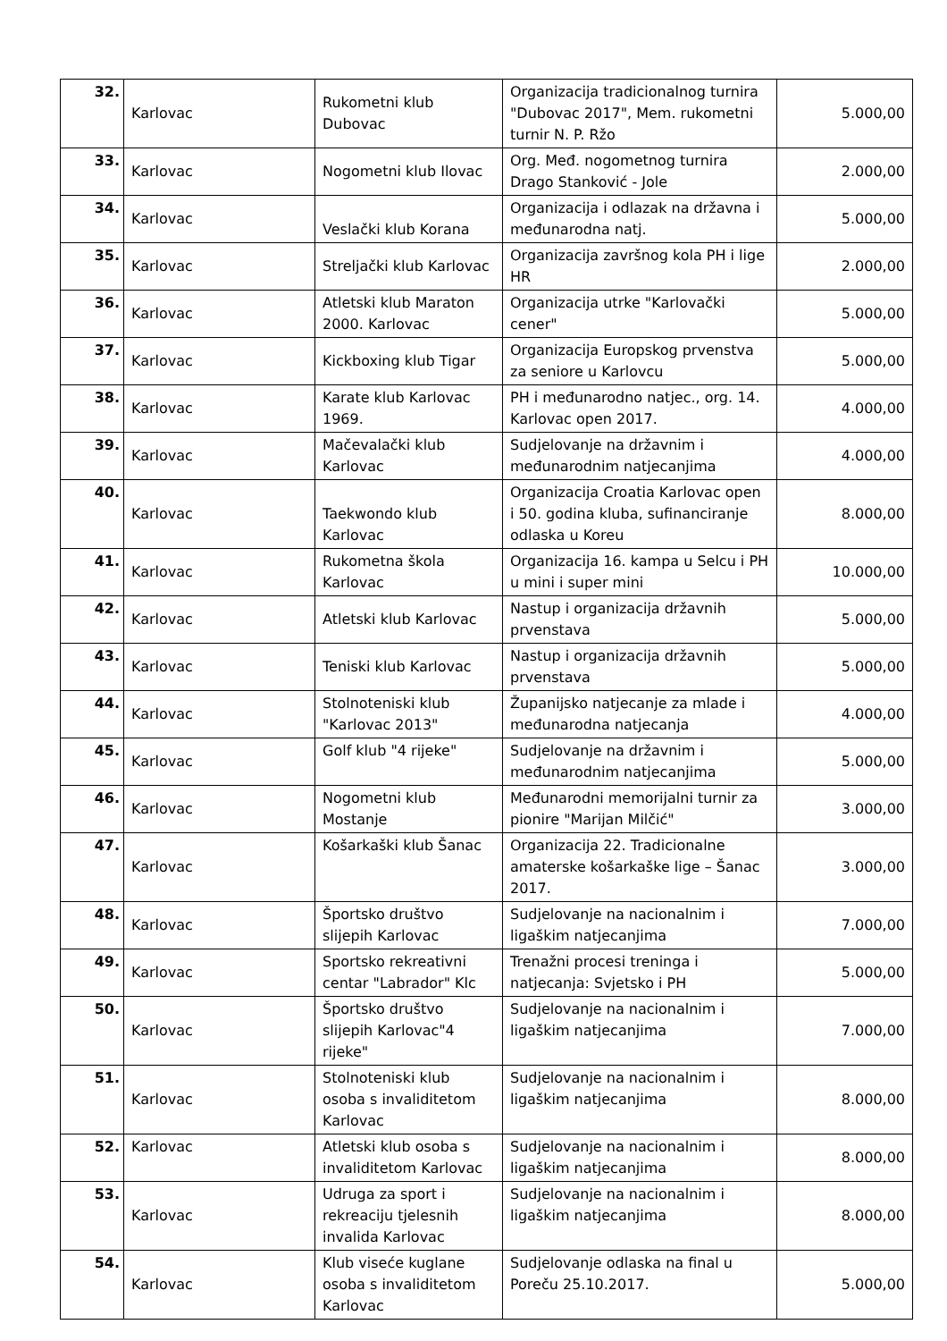| 32. | Karlovac | Rukometni klub Dubovac | Organizacija tradicionalnog turnira "Dubovac 2017", Mem. rukometni turnir N. P. Ržo | 5.000,00 |
| 33. | Karlovac | Nogometni klub Ilovac | Org. Međ. nogometnog turnira Drago Stanković - Jole | 2.000,00 |
| 34. | Karlovac | Veslački klub Korana | Organizacija i odlazak na državna i međunarodna natj. | 5.000,00 |
| 35. | Karlovac | Streljački klub Karlovac | Organizacija završnog kola PH i lige HR | 2.000,00 |
| 36. | Karlovac | Atletski klub Maraton 2000. Karlovac | Organizacija utrke "Karlovački cener" | 5.000,00 |
| 37. | Karlovac | Kickboxing klub Tigar | Organizacija Europskog prvenstva za seniore u Karlovcu | 5.000,00 |
| 38. | Karlovac | Karate klub Karlovac 1969. | PH i međunarodno natjec., org. 14. Karlovac open 2017. | 4.000,00 |
| 39. | Karlovac | Mačevalački klub Karlovac | Sudjelovanje na državnim i međunarodnim natjecanjima | 4.000,00 |
| 40. | Karlovac | Taekwondo klub Karlovac | Organizacija Croatia Karlovac open i 50. godina kluba, sufinanciranje odlaska u Koreu | 8.000,00 |
| 41. | Karlovac | Rukometna škola Karlovac | Organizacija 16. kampa u Selcu i PH u mini i super mini | 10.000,00 |
| 42. | Karlovac | Atletski klub Karlovac | Nastup i organizacija državnih prvenstava | 5.000,00 |
| 43. | Karlovac | Teniski klub Karlovac | Nastup i organizacija državnih prvenstava | 5.000,00 |
| 44. | Karlovac | Stolnoteniski klub "Karlovac 2013" | Županijsko natjecanje za mlade i međunarodna natjecanja | 4.000,00 |
| 45. | Karlovac | Golf klub "4 rijeke" | Sudjelovanje na državnim i međunarodnim natjecanjima | 5.000,00 |
| 46. | Karlovac | Nogometni klub Mostanje | Međunarodni memorijalni turnir za pionire "Marijan Milčić" | 3.000,00 |
| 47. | Karlovac | Košarkaški klub Šanac | Organizacija 22. Tradicionalne amaterske košarkaške lige – Šanac 2017. | 3.000,00 |
| 48. | Karlovac | Športsko društvo slijepih Karlovac | Sudjelovanje na nacionalnim i ligaškim natjecanjima | 7.000,00 |
| 49. | Karlovac | Sportsko rekreativni centar "Labrador" Klc | Trenažni procesi treninga i natjecanja: Svjetsko i PH | 5.000,00 |
| 50. | Karlovac | Športsko društvo slijepih Karlovac"4 rijeke" | Sudjelovanje na nacionalnim i ligaškim natjecanjima | 7.000,00 |
| 51. | Karlovac | Stolnoteniski klub osoba s invaliditetom Karlovac | Sudjelovanje na nacionalnim i ligaškim natjecanjima | 8.000,00 |
| 52. | Karlovac | Atletski klub osoba s invaliditetom Karlovac | Sudjelovanje na nacionalnim i ligaškim natjecanjima | 8.000,00 |
| 53. | Karlovac | Udruga za sport i rekreaciju tjelesnih invalida Karlovac | Sudjelovanje na nacionalnim i ligaškim natjecanjima | 8.000,00 |
| 54. | Karlovac | Klub viseće kuglane osoba s invaliditetom Karlovac | Sudjelovanje odlaska na final u Poreču 25.10.2017. | 5.000,00 |